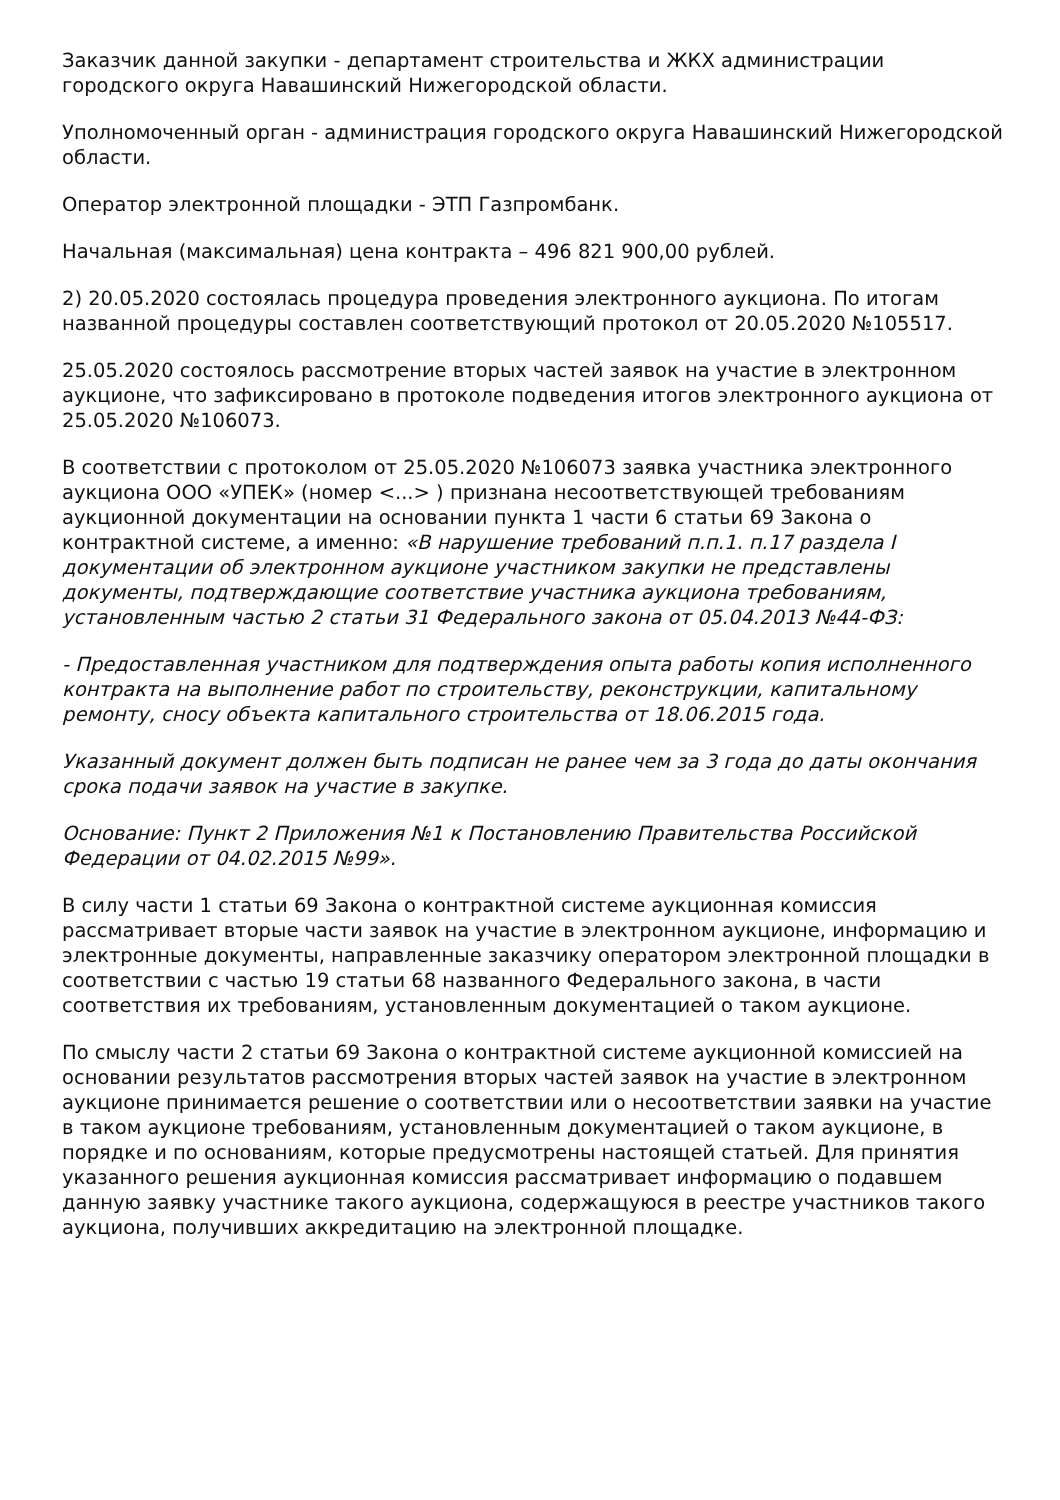Заказчик данной закупки - департамент строительства и ЖКХ администрации городского округа Навашинский Нижегородской области.
Уполномоченный орган - администрация городского округа Навашинский Нижегородской области.
Оператор электронной площадки - ЭТП Газпромбанк.
Начальная (максимальная) цена контракта – 496 821 900,00 рублей.
2) 20.05.2020 состоялась процедура проведения электронного аукциона. По итогам названной процедуры составлен соответствующий протокол от 20.05.2020 №105517.
25.05.2020 состоялось рассмотрение вторых частей заявок на участие в электронном аукционе, что зафиксировано в протоколе подведения итогов электронного аукциона от 25.05.2020 №106073.
В соответствии с протоколом от 25.05.2020 №106073 заявка участника электронного аукциона ООО «УПЕК» (номер <...> ) признана несоответствующей требованиям аукционной документации на основании пункта 1 части 6 статьи 69 Закона о контрактной системе, а именно: «В нарушение требований п.п.1. п.17 раздела I документации об электронном аукционе участником закупки не представлены документы, подтверждающие соответствие участника аукциона требованиям, установленным частью 2 статьи 31 Федерального закона от 05.04.2013 №44-ФЗ:
- Предоставленная участником для подтверждения опыта работы копия исполненного контракта на выполнение работ по строительству, реконструкции, капитальному ремонту, сносу объекта капитального строительства от 18.06.2015 года.
Указанный документ должен быть подписан не ранее чем за 3 года до даты окончания срока подачи заявок на участие в закупке.
Основание: Пункт 2 Приложения №1 к Постановлению Правительства Российской Федерации от 04.02.2015 №99».
В силу части 1 статьи 69 Закона о контрактной системе аукционная комиссия рассматривает вторые части заявок на участие в электронном аукционе, информацию и электронные документы, направленные заказчику оператором электронной площадки в соответствии с частью 19 статьи 68 названного Федерального закона, в части соответствия их требованиям, установленным документацией о таком аукционе.
По смыслу части 2 статьи 69 Закона о контрактной системе аукционной комиссией на основании результатов рассмотрения вторых частей заявок на участие в электронном аукционе принимается решение о соответствии или о несоответствии заявки на участие в таком аукционе требованиям, установленным документацией о таком аукционе, в порядке и по основаниям, которые предусмотрены настоящей статьей. Для принятия указанного решения аукционная комиссия рассматривает информацию о подавшем данную заявку участнике такого аукциона, содержащуюся в реестре участников такого аукциона, получивших аккредитацию на электронной площадке.